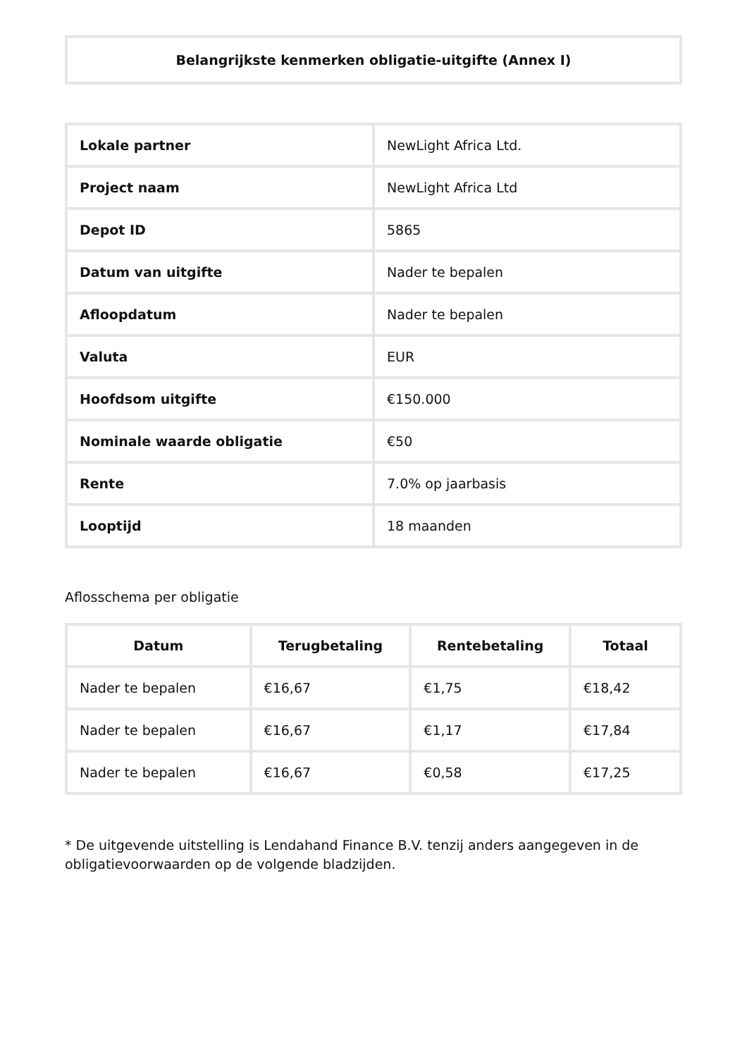Belangrijkste kenmerken obligatie-uitgifte (Annex I)
| Lokale partner | NewLight Africa Ltd. |
| Project naam | NewLight Africa Ltd |
| Depot ID | 5865 |
| Datum van uitgifte | Nader te bepalen |
| Afloopdatum | Nader te bepalen |
| Valuta | EUR |
| Hoofdsom uitgifte | €150.000 |
| Nominale waarde obligatie | €50 |
| Rente | 7.0% op jaarbasis |
| Looptijd | 18 maanden |
Aflosschema per obligatie
| Datum | Terugbetaling | Rentebetaling | Totaal |
| --- | --- | --- | --- |
| Nader te bepalen | €16,67 | €1,75 | €18,42 |
| Nader te bepalen | €16,67 | €1,17 | €17,84 |
| Nader te bepalen | €16,67 | €0,58 | €17,25 |
* De uitgevende uitstelling is Lendahand Finance B.V. tenzij anders aangegeven in de obligatievoorwaarden op de volgende bladzijden.